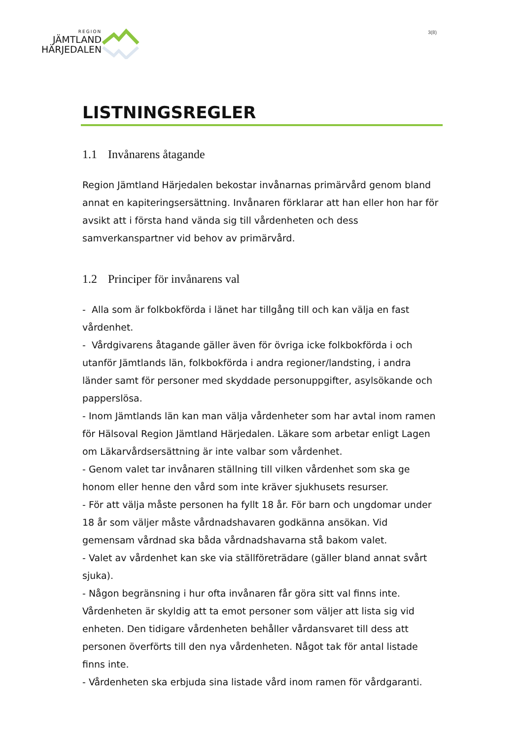REGION
JÄMTLAND
HÄRJEDALEN
3(8)
LISTNINGSREGLER
1.1 Invånarens åtagande
Region Jämtland Härjedalen bekostar invånarnas primärvård genom bland annat en kapiteringsersättning. Invånaren förklarar att han eller hon har för avsikt att i första hand vända sig till vårdenheten och dess samverkanspartner vid behov av primärvård.
1.2 Principer för invånarens val
- Alla som är folkbokförda i länet har tillgång till och kan välja en fast vårdenhet.
- Vårdgivarens åtagande gäller även för övriga icke folkbokförda i och utanför Jämtlands län, folkbokförda i andra regioner/landsting, i andra länder samt för personer med skyddade personuppgifter, asylsökande och papperslösa.
- Inom Jämtlands län kan man välja vårdenheter som har avtal inom ramen för Hälsoval Region Jämtland Härjedalen. Läkare som arbetar enligt Lagen om Läkarvårdsersättning är inte valbar som vårdenhet.
- Genom valet tar invånaren ställning till vilken vårdenhet som ska ge honom eller henne den vård som inte kräver sjukhusets resurser.
- För att välja måste personen ha fyllt 18 år. För barn och ungdomar under 18 år som väljer måste vårdnadshavaren godkänna ansökan. Vid gemensam vårdnad ska båda vårdnadshavarna stå bakom valet.
- Valet av vårdenhet kan ske via ställföreträdare (gäller bland annat svårt sjuka).
- Någon begränsning i hur ofta invånaren får göra sitt val finns inte. Vårdenheten är skyldig att ta emot personer som väljer att lista sig vid enheten. Den tidigare vårdenheten behåller vårdansvaret till dess att personen överförts till den nya vårdenheten. Något tak för antal listade finns inte.
- Vårdenheten ska erbjuda sina listade vård inom ramen för vårdgaranti.